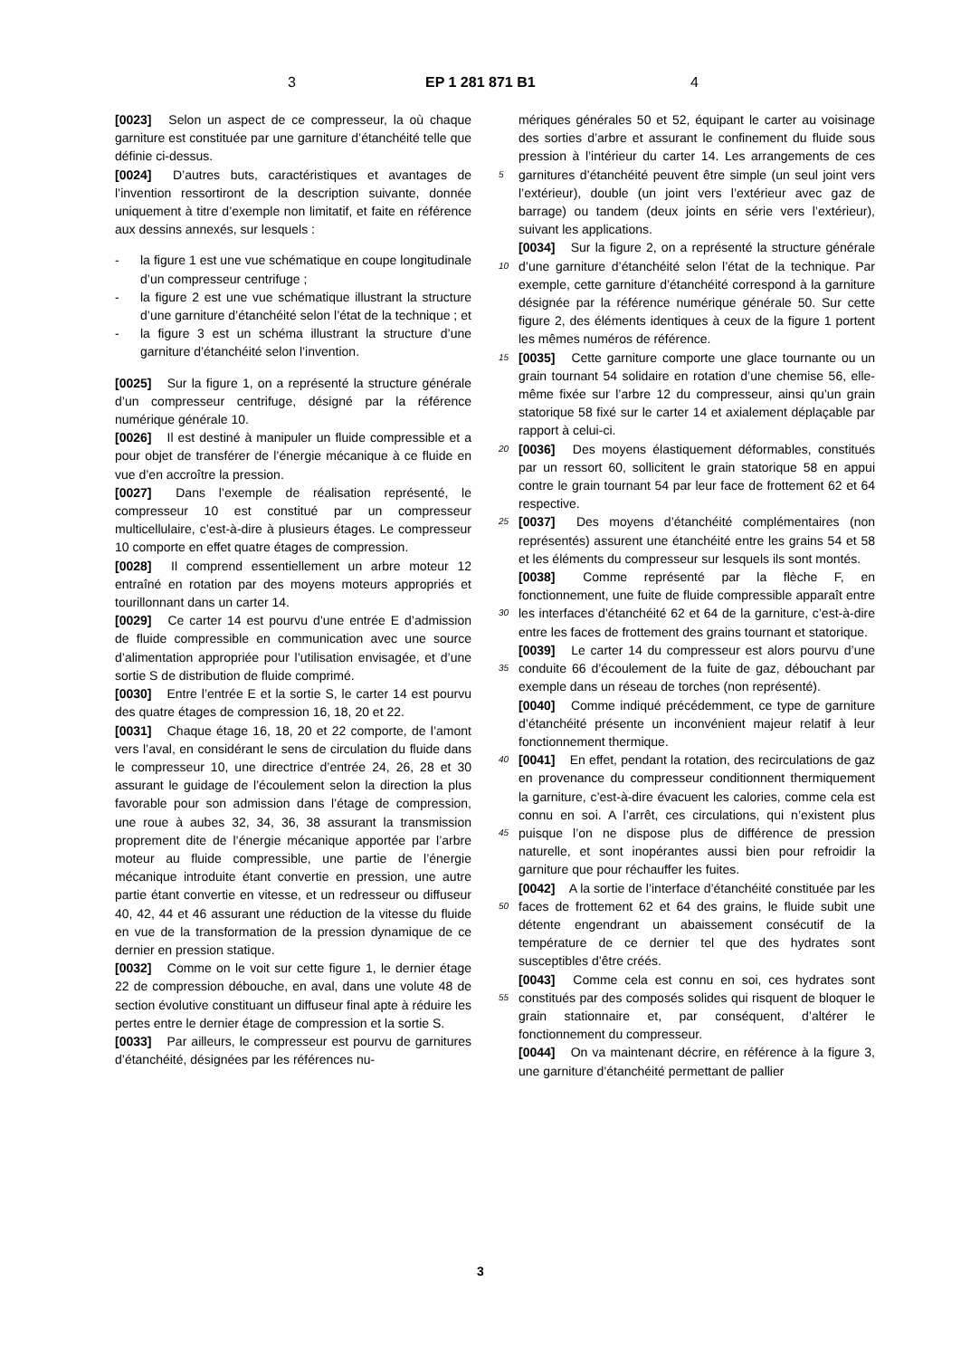3 EP 1 281 871 B1 4
[0023] Selon un aspect de ce compresseur, la où chaque garniture est constituée par une garniture d’étanchéité telle que définie ci-dessus.
[0024] D’autres buts, caractéristiques et avantages de l’invention ressortiront de la description suivante, donnée uniquement à titre d’exemple non limitatif, et faite en référence aux dessins annexés, sur lesquels :
- la figure 1 est une vue schématique en coupe longitudinale d’un compresseur centrifuge ;
- la figure 2 est une vue schématique illustrant la structure d’une garniture d’étanchéité selon l’état de la technique ; et
- la figure 3 est un schéma illustrant la structure d’une garniture d’étanchéité selon l’invention.
[0025] Sur la figure 1, on a représenté la structure générale d’un compresseur centrifuge, désigné par la référence numérique générale 10.
[0026] Il est destiné à manipuler un fluide compressible et a pour objet de transférer de l’énergie mécanique à ce fluide en vue d’en accroître la pression.
[0027] Dans l’exemple de réalisation représenté, le compresseur 10 est constitué par un compresseur multicellulaire, c’est-à-dire à plusieurs étages. Le compresseur 10 comporte en effet quatre étages de compression.
[0028] Il comprend essentiellement un arbre moteur 12 entraîné en rotation par des moyens moteurs appropriés et tourillonnant dans un carter 14.
[0029] Ce carter 14 est pourvu d’une entrée E d’admission de fluide compressible en communication avec une source d’alimentation appropriée pour l’utilisation envisagée, et d’une sortie S de distribution de fluide comprimé.
[0030] Entre l’entrée E et la sortie S, le carter 14 est pourvu des quatre étages de compression 16, 18, 20 et 22.
[0031] Chaque étage 16, 18, 20 et 22 comporte, de l’amont vers l’aval, en considérant le sens de circulation du fluide dans le compresseur 10, une directrice d’entrée 24, 26, 28 et 30 assurant le guidage de l’écoulement selon la direction la plus favorable pour son admission dans l’étage de compression, une roue à aubes 32, 34, 36, 38 assurant la transmission proprement dite de l’énergie mécanique apportée par l’arbre moteur au fluide compressible, une partie de l’énergie mécanique introduite étant convertie en pression, une autre partie étant convertie en vitesse, et un redresseur ou diffuseur 40, 42, 44 et 46 assurant une réduction de la vitesse du fluide en vue de la transformation de la pression dynamique de ce dernier en pression statique.
[0032] Comme on le voit sur cette figure 1, le dernier étage 22 de compression débouche, en aval, dans une volute 48 de section évolutive constituant un diffuseur final apte à réduire les pertes entre le dernier étage de compression et la sortie S.
[0033] Par ailleurs, le compresseur est pourvu de garnitures d’étanchéité, désignées par les références nu-
mériques générales 50 et 52, équipant le carter au voisinage des sorties d’arbre et assurant le confinement du fluide sous pression à l’intérieur du carter 14. Les arrangements de ces garnitures d’étanchéité peuvent être 5 simple (un seul joint vers l’extérieur), double (un joint vers l’extérieur avec gaz de barrage) ou tandem (deux joints en série vers l’extérieur), suivant les applications.
[0034] Sur la figure 2, on a représenté la structure générale d’une garniture d’étanchéité selon l’état de la technique. 10 Par exemple, cette garniture d’étanchéité correspond à la garniture désignée par la référence numérique générale 50. Sur cette figure 2, des éléments identiques à ceux de la figure 1 portent les mêmes numéros de référence.
15 [0035] Cette garniture comporte une glace tournante ou un grain tournant 54 solidaire en rotation d’une chemise 56, elle-même fixée sur l’arbre 12 du compresseur, ainsi qu’un grain statorique 58 fixé sur le carter 14 et axialement déplaçable par rapport à celui-ci.
20 [0036] Des moyens élastiquement déformables, constitués par un ressort 60, sollicitent le grain statorique 58 en appui contre le grain tournant 54 par leur face de frottement 62 et 64 respective.
[0037] Des moyens d’étanchéité complémentaires 25 (non représentés) assurent une étanchéité entre les grains 54 et 58 et les éléments du compresseur sur lesquels ils sont montés.
[0038] Comme représenté par la flèche F, en fonctionnement, une fuite de fluide compressible apparaît entre 30 les interfaces d’étanchéité 62 et 64 de la garniture, c’est-à-dire entre les faces de frottement des grains tournant et statorique.
[0039] Le carter 14 du compresseur est alors pourvu d’une conduite 66 d’écoulement de la fuite de gaz, 35 débouchant par exemple dans un réseau de torches (non représenté).
[0040] Comme indiqué précédemment, ce type de garniture d’étanchéité présente un inconvénient majeur relatif à leur fonctionnement thermique.
40 [0041] En effet, pendant la rotation, des recirculations de gaz en provenance du compresseur conditionnent thermiquement la garniture, c’est-à-dire évacuent les calories, comme cela est connu en soi. A l’arrêt, ces circulations, qui n’existent plus puisque l’on ne dispose plus 45 de différence de pression naturelle, et sont inopérantes aussi bien pour refroidir la garniture que pour réchauffer les fuites.
[0042] A la sortie de l’interface d’étanchéité constituée par les faces de frottement 62 et 64 des grains, le fluide 50 subit une détente engendrant un abaissement consécutif de la température de ce dernier tel que des hydrates sont susceptibles d’être créés.
[0043] Comme cela est connu en soi, ces hydrates sont constitués par des composés solides qui risquent 55 de bloquer le grain stationnaire et, par conséquent, d’altérer le fonctionnement du compresseur.
[0044] On va maintenant décrire, en référence à la figure 3, une garniture d’étanchéité permettant de pallier
3